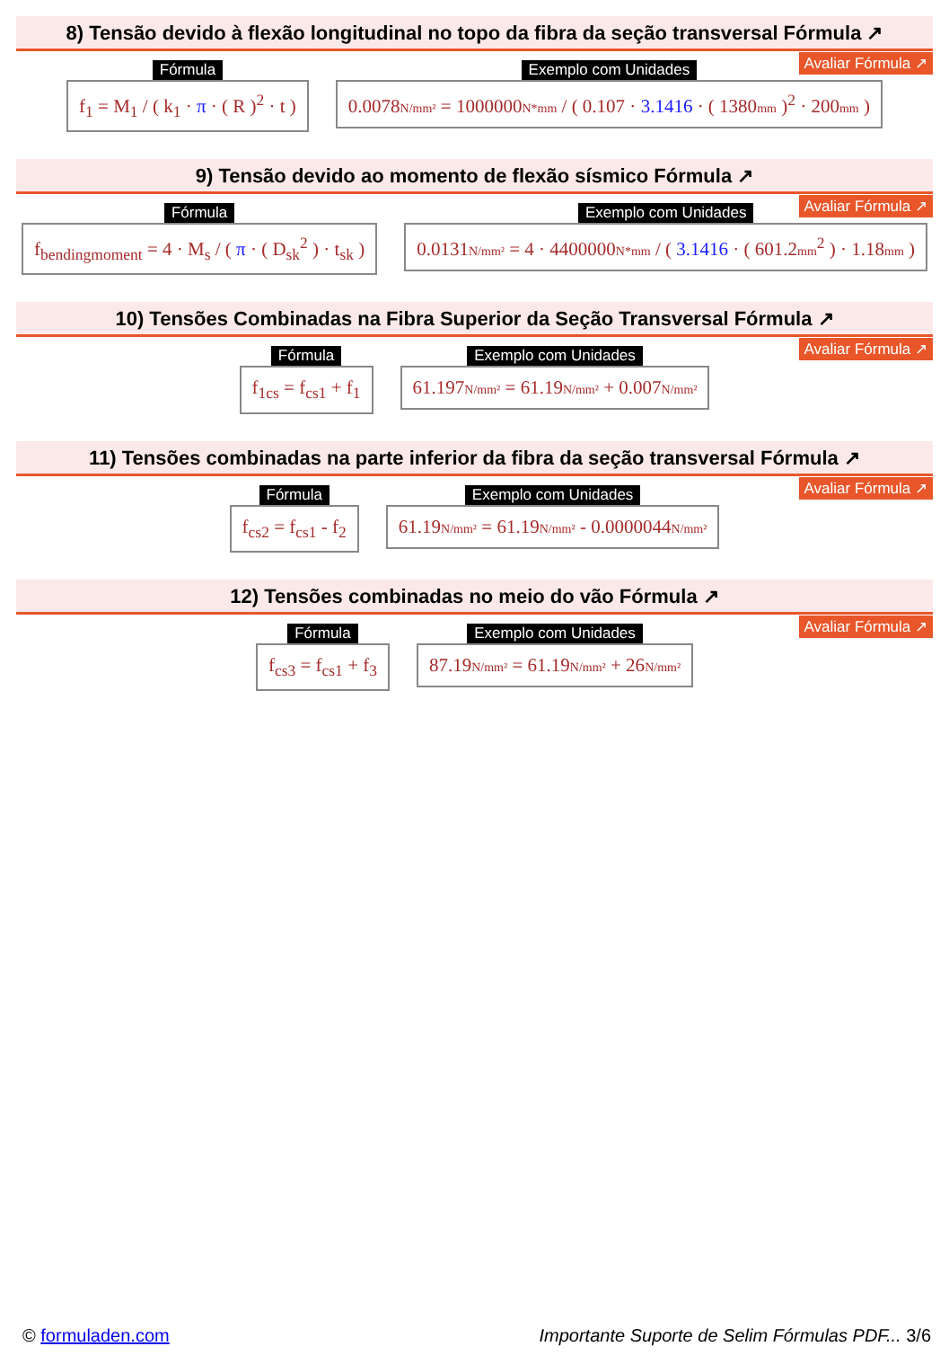8) Tensão devido à flexão longitudinal no topo da fibra da seção transversal Fórmula ↗
Avaliar Fórmula ↗
Fórmula
f<sub>1</sub> = M<sub>1</sub> / ( k<sub>1</sub> · π · ( R )<sup>2</sup> · t )
Exemplo com Unidades
0.0078N/mm² = 1000000N*mm / ( 0.107 · 3.1416 · ( 1380mm )<sup>2</sup> · 200mm )
9) Tensão devido ao momento de flexão sísmico Fórmula ↗
Avaliar Fórmula ↗
Fórmula
f<sub>bendingmoment</sub> = 4 · M<sub>s</sub> / ( π · ( D<sub>sk</sub><sup>2</sup> ) · t<sub>sk</sub> )
Exemplo com Unidades
0.0131N/mm² = 4 · 4400000N*mm / ( 3.1416 · ( 601.2mm<sup>2</sup> ) · 1.18mm )
10) Tensões Combinadas na Fibra Superior da Seção Transversal Fórmula ↗
Avaliar Fórmula ↗
Fórmula
f<sub>1cs</sub> = f<sub>cs1</sub> + f<sub>1</sub>
Exemplo com Unidades
61.197N/mm² = 61.19N/mm² + 0.007N/mm²
11) Tensões combinadas na parte inferior da fibra da seção transversal Fórmula ↗
Avaliar Fórmula ↗
Fórmula
f<sub>cs2</sub> = f<sub>cs1</sub> - f<sub>2</sub>
Exemplo com Unidades
61.19N/mm² = 61.19N/mm² - 0.0000044N/mm²
12) Tensões combinadas no meio do vão Fórmula ↗
Avaliar Fórmula ↗
Fórmula
f<sub>cs3</sub> = f<sub>cs1</sub> + f<sub>3</sub>
Exemplo com Unidades
87.19N/mm² = 61.19N/mm² + 26N/mm²
© formuladen.com Importante Suporte de Selim Fórmulas PDF... 3/6